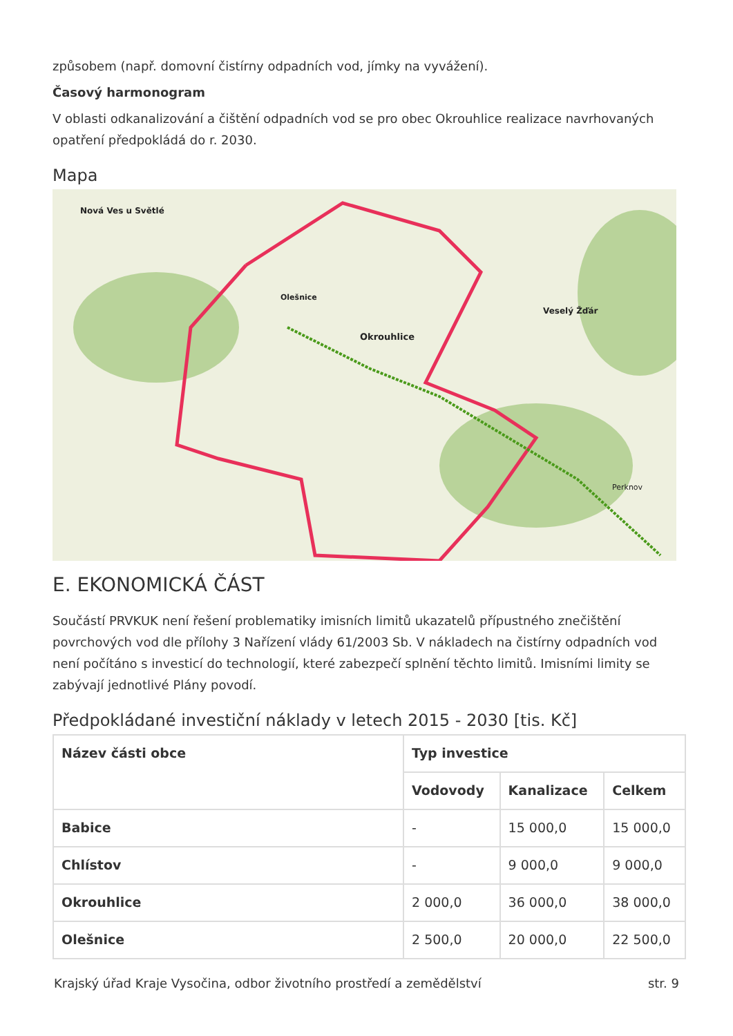způsobem (např. domovní čistírny odpadních vod, jímky na vyvážení).
Časový harmonogram
V oblasti odkanalizování a čištění odpadních vod se pro obec Okrouhlice realizace navrhovaných opatření předpokládá do r. 2030.
Mapa
Okrouhlice
Olešnice
Veselý Žďár
Nová Ves u Světlé
Perknov
E. EKONOMICKÁ ČÁST
Součástí PRVKUK není řešení problematiky imisních limitů ukazatelů přípustného znečištění povrchových vod dle přílohy 3 Nařízení vlády 61/2003 Sb. V nákladech na čistírny odpadních vod není počítáno s investicí do technologií, které zabezpečí splnění těchto limitů. Imisními limity se zabývají jednotlivé Plány povodí.
Předpokládané investiční náklady v letech 2015 - 2030 [tis. Kč]
| Název části obce | Typ investice | | |
| --- | --- | --- | --- |
| | Vodovody | Kanalizace | Celkem |
| Babice | - | 15 000,0 | 15 000,0 |
| Chlístov | - | 9 000,0 | 9 000,0 |
| Okrouhlice | 2 000,0 | 36 000,0 | 38 000,0 |
| Olešnice | 2 500,0 | 20 000,0 | 22 500,0 |
Krajský úřad Kraje Vysočina, odbor životního prostředí a zemědělství str. 9